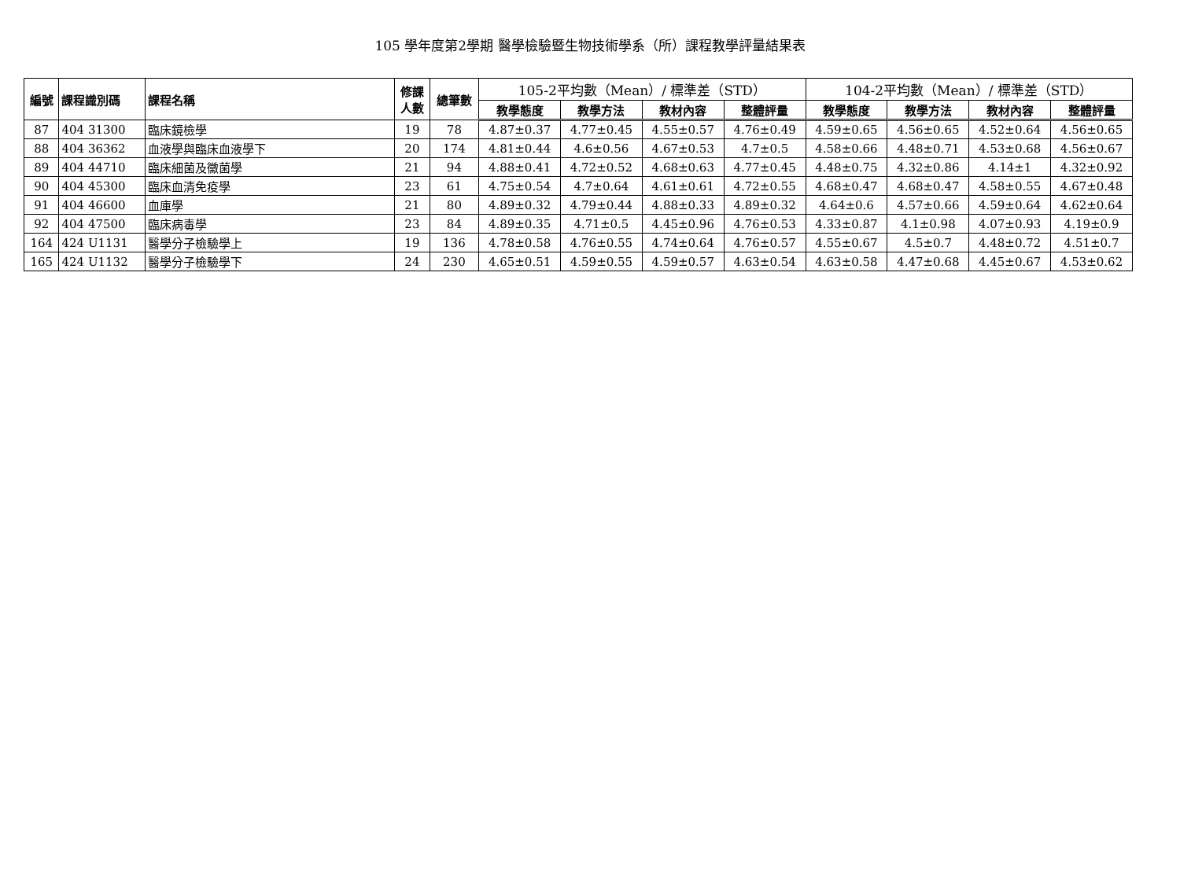105 學年度第2學期 醫學檢驗暨生物技術學系（所）課程教學評量結果表
| 編號 | 課程識別碼 | 課程名稱 | 修課 人數 | 總筆數 | 105-2平均數（Mean）/ 標準差（STD） | | | | 104-2平均數（Mean）/ 標準差（STD） | | | |
| --- | --- | --- | --- | --- | --- | --- | --- | --- | --- | --- | --- | --- |
| | | | | | 教學態度 | 教學方法 | 教材內容 | 整體評量 | 教學態度 | 教學方法 | 教材內容 | 整體評量 |
| 87 | 404 31300 | 臨床鏡檢學 | 19 | 78 | 4.87±0.37 | 4.77±0.45 | 4.55±0.57 | 4.76±0.49 | 4.59±0.65 | 4.56±0.65 | 4.52±0.64 | 4.56±0.65 |
| 88 | 404 36362 | 血液學與臨床血液學下 | 20 | 174 | 4.81±0.44 | 4.6±0.56 | 4.67±0.53 | 4.7±0.5 | 4.58±0.66 | 4.48±0.71 | 4.53±0.68 | 4.56±0.67 |
| 89 | 404 44710 | 臨床細菌及黴菌學 | 21 | 94 | 4.88±0.41 | 4.72±0.52 | 4.68±0.63 | 4.77±0.45 | 4.48±0.75 | 4.32±0.86 | 4.14±1 | 4.32±0.92 |
| 90 | 404 45300 | 臨床血清免疫學 | 23 | 61 | 4.75±0.54 | 4.7±0.64 | 4.61±0.61 | 4.72±0.55 | 4.68±0.47 | 4.68±0.47 | 4.58±0.55 | 4.67±0.48 |
| 91 | 404 46600 | 血庫學 | 21 | 80 | 4.89±0.32 | 4.79±0.44 | 4.88±0.33 | 4.89±0.32 | 4.64±0.6 | 4.57±0.66 | 4.59±0.64 | 4.62±0.64 |
| 92 | 404 47500 | 臨床病毒學 | 23 | 84 | 4.89±0.35 | 4.71±0.5 | 4.45±0.96 | 4.76±0.53 | 4.33±0.87 | 4.1±0.98 | 4.07±0.93 | 4.19±0.9 |
| 164 | 424 U1131 | 醫學分子檢驗學上 | 19 | 136 | 4.78±0.58 | 4.76±0.55 | 4.74±0.64 | 4.76±0.57 | 4.55±0.67 | 4.5±0.7 | 4.48±0.72 | 4.51±0.7 |
| 165 | 424 U1132 | 醫學分子檢驗學下 | 24 | 230 | 4.65±0.51 | 4.59±0.55 | 4.59±0.57 | 4.63±0.54 | 4.63±0.58 | 4.47±0.68 | 4.45±0.67 | 4.53±0.62 |